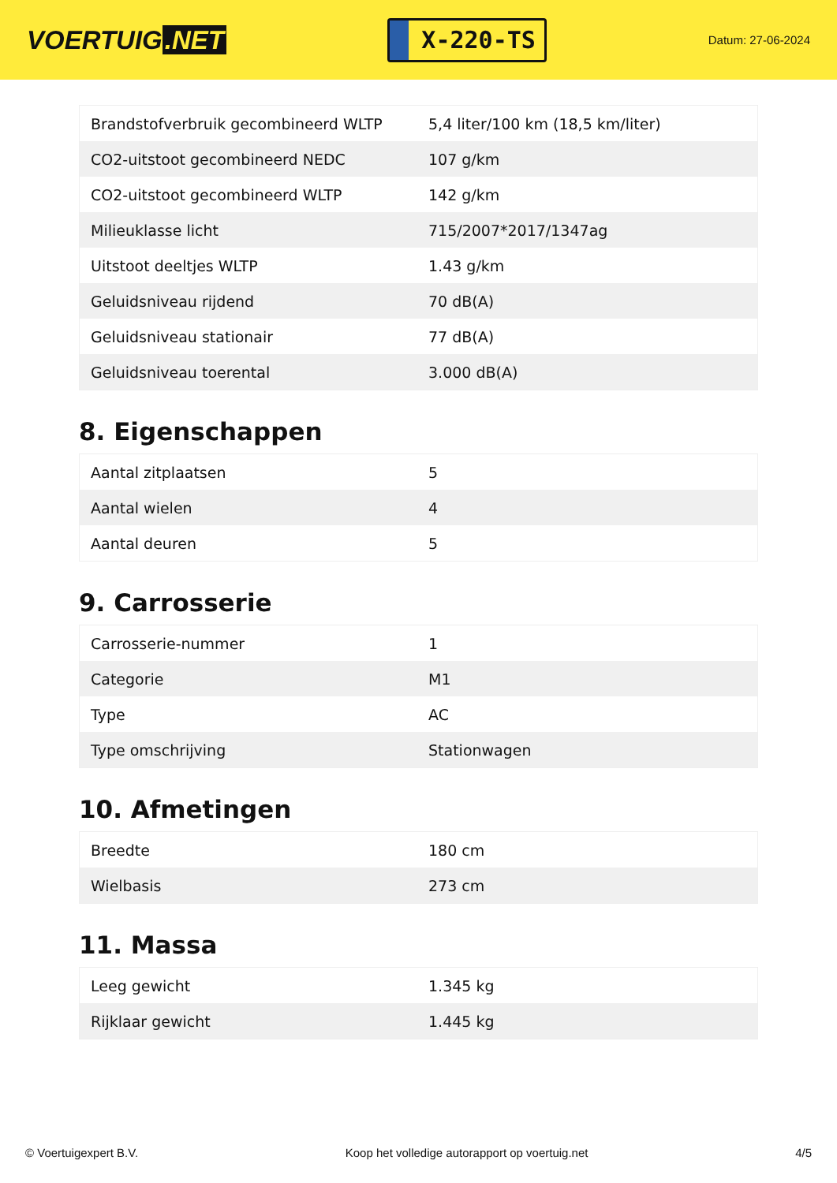VOERTUIG.NET
X-220-TS
Datum: 27-06-2024
| Brandstofverbruik gecombineerd WLTP | 5,4 liter/100 km (18,5 km/liter) |
| CO2-uitstoot gecombineerd NEDC | 107 g/km |
| CO2-uitstoot gecombineerd WLTP | 142 g/km |
| Milieuklasse licht | 715/2007*2017/1347ag |
| Uitstoot deeltjes WLTP | 1.43 g/km |
| Geluidsniveau rijdend | 70 dB(A) |
| Geluidsniveau stationair | 77 dB(A) |
| Geluidsniveau toerental | 3.000 dB(A) |
8. Eigenschappen
| Aantal zitplaatsen | 5 |
| Aantal wielen | 4 |
| Aantal deuren | 5 |
9. Carrosserie
| Carrosserie-nummer | 1 |
| Categorie | M1 |
| Type | AC |
| Type omschrijving | Stationwagen |
10. Afmetingen
| Breedte | 180 cm |
| Wielbasis | 273 cm |
11. Massa
| Leeg gewicht | 1.345 kg |
| Rijklaar gewicht | 1.445 kg |
© Voertuigexpert B.V. Koop het volledige autorapport op voertuig.net 4/5